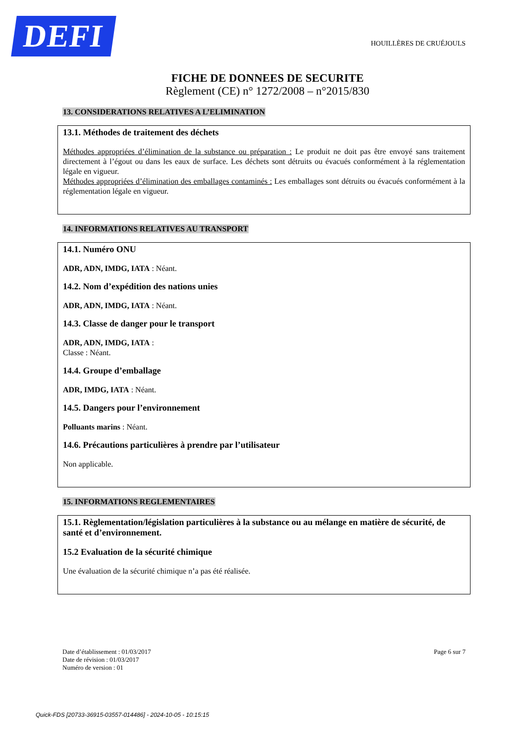DEFI
HOUILLÈRES DE CRUÉJOULS
FICHE DE DONNEES DE SECURITE
Règlement (CE) n° 1272/2008 – n°2015/830
13. CONSIDERATIONS RELATIVES A L’ELIMINATION
13.1. Méthodes de traitement des déchets
Méthodes appropriées d’élimination de la substance ou préparation : Le produit ne doit pas être envoyé sans traitement directement à l’égout ou dans les eaux de surface. Les déchets sont détruits ou évacués conformément à la réglementation légale en vigueur.
Méthodes appropriées d’élimination des emballages contaminés : Les emballages sont détruits ou évacués conformément à la réglementation légale en vigueur.
14. INFORMATIONS RELATIVES AU TRANSPORT
14.1. Numéro ONU
ADR, ADN, IMDG, IATA : Néant.
14.2. Nom d’expédition des nations unies
ADR, ADN, IMDG, IATA : Néant.
14.3. Classe de danger pour le transport
ADR, ADN, IMDG, IATA :
Classe : Néant.
14.4. Groupe d’emballage
ADR, IMDG, IATA : Néant.
14.5. Dangers pour l’environnement
Polluants marins : Néant.
14.6. Précautions particulières à prendre par l’utilisateur
Non applicable.
15. INFORMATIONS REGLEMENTAIRES
15.1. Règlementation/législation particulières à la substance ou au mélange en matière de sécurité, de santé et d’environnement.
15.2 Evaluation de la sécurité chimique
Une évaluation de la sécurité chimique n’a pas été réalisée.
Date d’établissement : 01/03/2017
Date de révision : 01/03/2017
Numéro de version : 01
Page 6 sur 7
Quick-FDS [20733-36915-03557-014486] - 2024-10-05 - 10:15:15